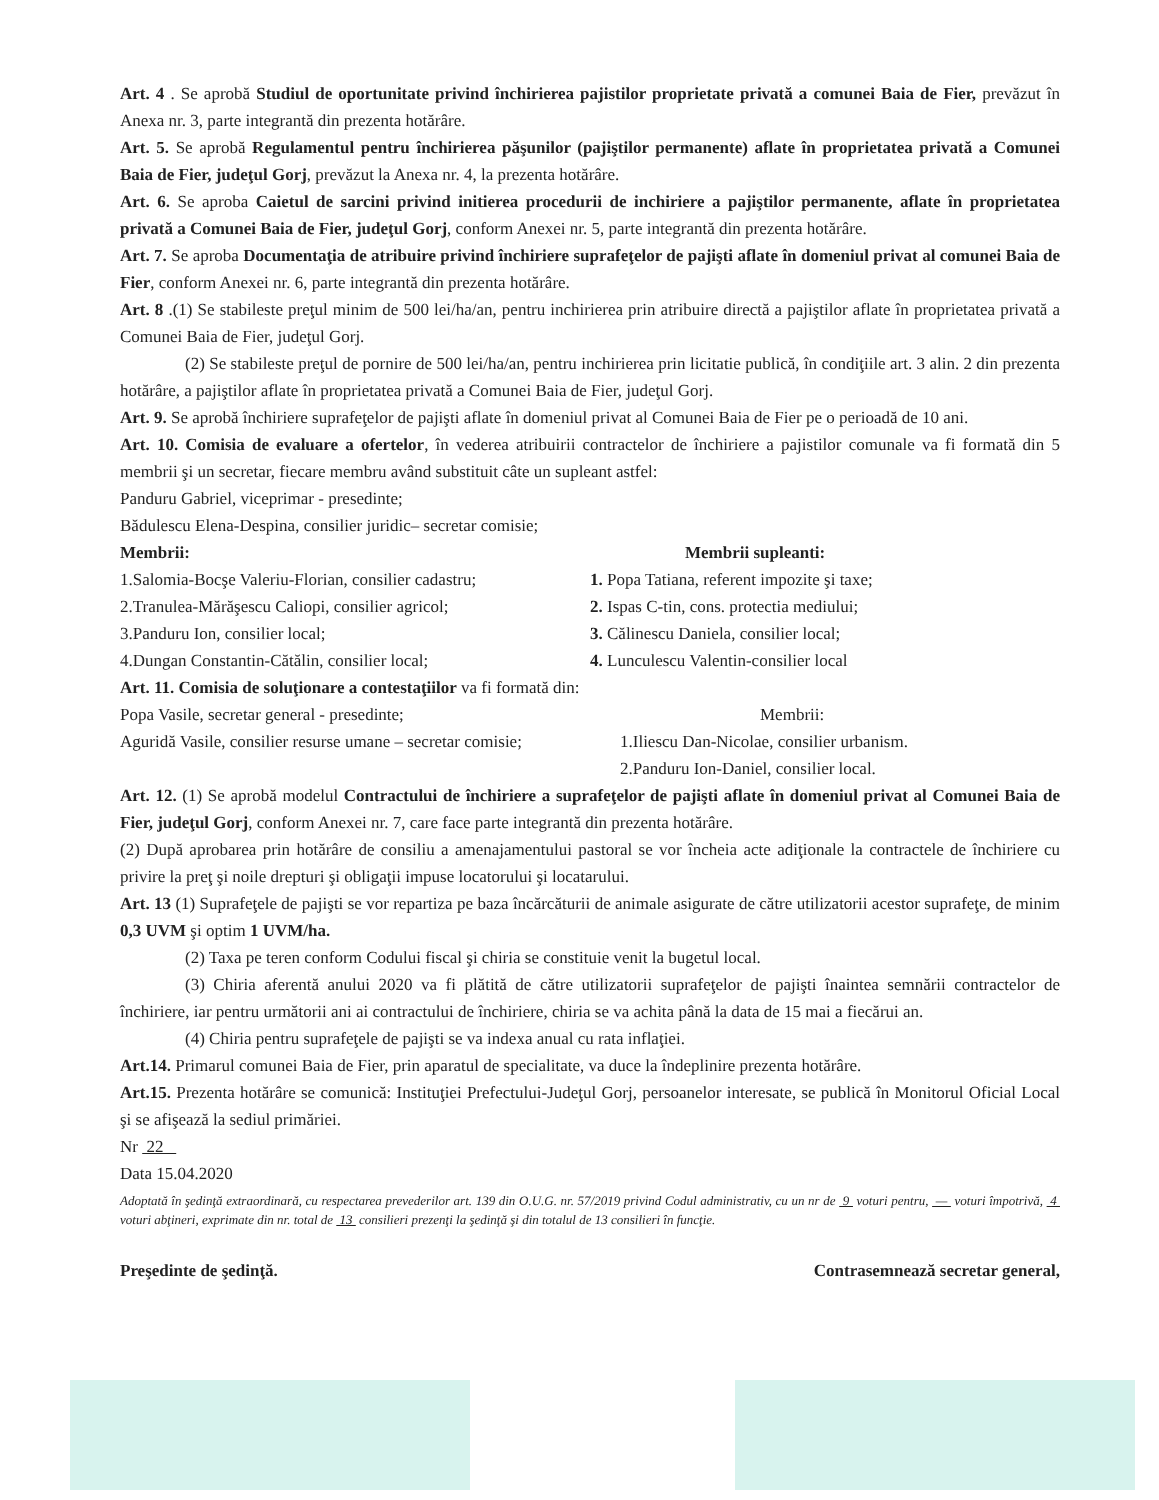Art. 4 . Se aprobă Studiul de oportunitate privind închirierea pajistilor proprietate privată a comunei Baia de Fier, prevăzut în Anexa nr. 3, parte integrantă din prezenta hotărâre.
Art. 5. Se aprobă Regulamentul pentru închirierea păşunilor (pajiştilor permanente) aflate în proprietatea privată a Comunei Baia de Fier, judeţul Gorj, prevăzut la Anexa nr. 4, la prezenta hotărâre.
Art. 6. Se aproba Caietul de sarcini privind initierea procedurii de inchiriere a pajiştilor permanente, aflate în proprietatea privată a Comunei Baia de Fier, judeţul Gorj, conform Anexei nr. 5, parte integrantă din prezenta hotărâre.
Art. 7. Se aproba Documentaţia de atribuire privind închiriere suprafeţelor de pajişti aflate în domeniul privat al comunei Baia de Fier, conform Anexei nr. 6, parte integrantă din prezenta hotărâre.
Art. 8 .(1) Se stabileste preţul minim de 500 lei/ha/an, pentru inchirierea prin atribuire directă a pajiştilor aflate în proprietatea privată a Comunei Baia de Fier, judeţul Gorj.
(2) Se stabileste preţul de pornire de 500 lei/ha/an, pentru inchirierea prin licitatie publică, în condiţiile art. 3 alin. 2 din prezenta hotărâre, a pajiştilor aflate în proprietatea privată a Comunei Baia de Fier, judeţul Gorj.
Art. 9. Se aprobă închiriere suprafeţelor de pajişti aflate în domeniul privat al Comunei Baia de Fier pe o perioadă de 10 ani.
Art. 10. Comisia de evaluare a ofertelor, în vederea atribuirii contractelor de închiriere a pajistilor comunale va fi formată din 5 membrii şi un secretar, fiecare membru având substituit câte un supleant astfel:
Panduru Gabriel, viceprimar - presedinte;
Bădulescu Elena-Despina, consilier juridic– secretar comisie;
Membrii:
1.Salomia-Bocşe Valeriu-Florian, consilier cadastru;
2.Tranulea-Mărăşescu Caliopi, consilier agricol;
3.Panduru Ion, consilier local;
4.Dungan Constantin-Cătălin, consilier local;
Membrii supleanti:
1. Popa Tatiana, referent impozite şi taxe;
2. Ispas C-tin, cons. protectia mediului;
3. Călinescu Daniela, consilier local;
4. Lunculescu Valentin-consilier local
Art. 11. Comisia de soluţionare a contestaţiilor va fi formată din:
Popa Vasile, secretar general - presedinte;
Aguridă Vasile, consilier resurse umane – secretar comisie;
Membrii:
1.Iliescu Dan-Nicolae, consilier urbanism.
2.Panduru Ion-Daniel, consilier local.
Art. 12. (1) Se aprobă modelul Contractului de închiriere a suprafeţelor de pajişti aflate în domeniul privat al Comunei Baia de Fier, judeţul Gorj, conform Anexei nr. 7, care face parte integrantă din prezenta hotărâre.
(2) După aprobarea prin hotărâre de consiliu a amenajamentului pastoral se vor încheia acte adiţionale la contractele de închiriere cu privire la preţ şi noile drepturi şi obligaţii impuse locatorului şi locatarului.
Art. 13 (1) Suprafeţele de pajişti se vor repartiza pe baza încărcăturii de animale asigurate de către utilizatorii acestor suprafeţe, de minim 0,3 UVM şi optim 1 UVM/ha.
(2) Taxa pe teren conform Codului fiscal şi chiria se constituie venit la bugetul local.
(3) Chiria aferentă anului 2020 va fi plătită de către utilizatorii suprafeţelor de pajişti înaintea semnării contractelor de închiriere, iar pentru următorii ani ai contractului de închiriere, chiria se va achita până la data de 15 mai a fiecărui an.
(4) Chiria pentru suprafeţele de pajişti se va indexa anual cu rata inflaţiei.
Art.14. Primarul comunei Baia de Fier, prin aparatul de specialitate, va duce la îndeplinire prezenta hotărâre.
Art.15. Prezenta hotărâre se comunică: Instituţiei Prefectului-Judeţul Gorj, persoanelor interesate, se publică în Monitorul Oficial Local şi se afişează la sediul primăriei.
Nr 22
Data 15.04.2020
Adoptată în şedinţă extraordinară, cu respectarea prevederilor art. 139 din O.U.G. nr. 57/2019 privind Codul administrativ, cu un nr de 9 voturi pentru, — voturi împotrivă, 4 voturi abţineri, exprimate din nr. total de 13 consilieri prezenţi la şedinţă şi din totalul de 13 consilieri în funcţie.
Preşedinte de şedinţă. Contrasemnează secretar general,